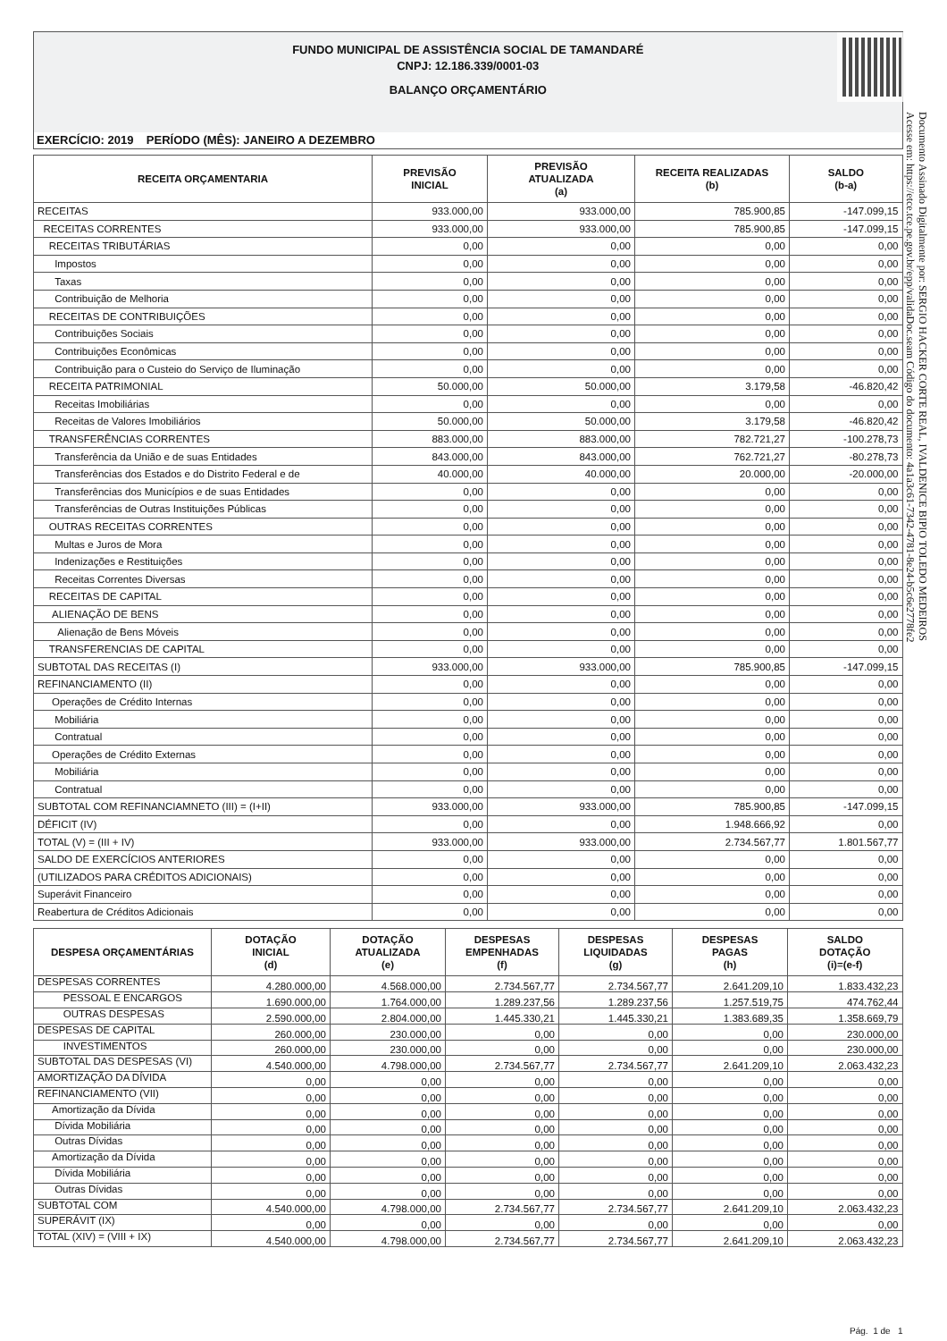FUNDO MUNICIPAL DE ASSISTÊNCIA SOCIAL DE TAMANDARÉ
CNPJ: 12.186.339/0001-03
BALANÇO ORÇAMENTÁRIO
EXERCÍCIO: 2019 PERÍODO (MÊS): JANEIRO A DEZEMBRO
| RECEITA ORÇAMENTARIA | PREVISÃO INICIAL | PREVISÃO ATUALIZADA (a) | RECEITA REALIZADAS (b) | SALDO (b-a) |
| --- | --- | --- | --- | --- |
| RECEITAS | 933.000,00 | 933.000,00 | 785.900,85 | -147.099,15 |
| RECEITAS CORRENTES | 933.000,00 | 933.000,00 | 785.900,85 | -147.099,15 |
| RECEITAS TRIBUTÁRIAS | 0,00 | 0,00 | 0,00 | 0,00 |
| Impostos | 0,00 | 0,00 | 0,00 | 0,00 |
| Taxas | 0,00 | 0,00 | 0,00 | 0,00 |
| Contribuição de Melhoria | 0,00 | 0,00 | 0,00 | 0,00 |
| RECEITAS DE CONTRIBUIÇÕES | 0,00 | 0,00 | 0,00 | 0,00 |
| Contribuições Sociais | 0,00 | 0,00 | 0,00 | 0,00 |
| Contribuições Econômicas | 0,00 | 0,00 | 0,00 | 0,00 |
| Contribuição para o Custeio do Serviço de Iluminação | 0,00 | 0,00 | 0,00 | 0,00 |
| RECEITA PATRIMONIAL | 50.000,00 | 50.000,00 | 3.179,58 | -46.820,42 |
| Receitas Imobiliárias | 0,00 | 0,00 | 0,00 | 0,00 |
| Receitas de Valores Imobiliários | 50.000,00 | 50.000,00 | 3.179,58 | -46.820,42 |
| TRANSFERÊNCIAS CORRENTES | 883.000,00 | 883.000,00 | 782.721,27 | -100.278,73 |
| Transferência da União e de suas Entidades | 843.000,00 | 843.000,00 | 762.721,27 | -80.278,73 |
| Transferências dos Estados e do Distrito Federal e de | 40.000,00 | 40.000,00 | 20.000,00 | -20.000,00 |
| Transferências dos Municípios e de suas Entidades | 0,00 | 0,00 | 0,00 | 0,00 |
| Transferências de Outras Instituições Públicas | 0,00 | 0,00 | 0,00 | 0,00 |
| OUTRAS RECEITAS CORRENTES | 0,00 | 0,00 | 0,00 | 0,00 |
| Multas e Juros de Mora | 0,00 | 0,00 | 0,00 | 0,00 |
| Indenizações e Restituições | 0,00 | 0,00 | 0,00 | 0,00 |
| Receitas Correntes Diversas | 0,00 | 0,00 | 0,00 | 0,00 |
| RECEITAS DE CAPITAL | 0,00 | 0,00 | 0,00 | 0,00 |
| ALIENAÇÃO DE BENS | 0,00 | 0,00 | 0,00 | 0,00 |
| Alienação de Bens Móveis | 0,00 | 0,00 | 0,00 | 0,00 |
| TRANSFERENCIAS DE CAPITAL | 0,00 | 0,00 | 0,00 | 0,00 |
| SUBTOTAL DAS RECEITAS (I) | 933.000,00 | 933.000,00 | 785.900,85 | -147.099,15 |
| REFINANCIAMENTO (II) | 0,00 | 0,00 | 0,00 | 0,00 |
| Operações de Crédito Internas | 0,00 | 0,00 | 0,00 | 0,00 |
| Mobiliária | 0,00 | 0,00 | 0,00 | 0,00 |
| Contratual | 0,00 | 0,00 | 0,00 | 0,00 |
| Operações de Crédito Externas | 0,00 | 0,00 | 0,00 | 0,00 |
| Mobiliária | 0,00 | 0,00 | 0,00 | 0,00 |
| Contratual | 0,00 | 0,00 | 0,00 | 0,00 |
| SUBTOTAL COM REFINANCIAMNETO (III) = (I+II) | 933.000,00 | 933.000,00 | 785.900,85 | -147.099,15 |
| DÉFICIT (IV) | 0,00 | 0,00 | 1.948.666,92 | 0,00 |
| TOTAL (V) = (III + IV) | 933.000,00 | 933.000,00 | 2.734.567,77 | 1.801.567,77 |
| SALDO DE EXERCÍCIOS ANTERIORES | 0,00 | 0,00 | 0,00 | 0,00 |
| (UTILIZADOS PARA CRÉDITOS ADICIONAIS) | 0,00 | 0,00 | 0,00 | 0,00 |
| Superávit Financeiro | 0,00 | 0,00 | 0,00 | 0,00 |
| Reabertura de Créditos Adicionais | 0,00 | 0,00 | 0,00 | 0,00 |
| DESPESA ORÇAMENTÁRIAS | DOTAÇÃO INICIAL (d) | DOTAÇÃO ATUALIZADA (e) | DESPESAS EMPENHADAS (f) | DESPESAS LIQUIDADAS (g) | DESPESAS PAGAS (h) | SALDO DOTAÇÃO (i)=(e-f) |
| --- | --- | --- | --- | --- | --- | --- |
| DESPESAS CORRENTES | 4.280.000,00 | 4.568.000,00 | 2.734.567,77 | 2.734.567,77 | 2.641.209,10 | 1.833.432,23 |
| PESSOAL E ENCARGOS | 1.690.000,00 | 1.764.000,00 | 1.289.237,56 | 1.289.237,56 | 1.257.519,75 | 474.762,44 |
| OUTRAS DESPESAS | 2.590.000,00 | 2.804.000,00 | 1.445.330,21 | 1.445.330,21 | 1.383.689,35 | 1.358.669,79 |
| DESPESAS DE CAPITAL | 260.000,00 | 230.000,00 | 0,00 | 0,00 | 0,00 | 230.000,00 |
| INVESTIMENTOS | 260.000,00 | 230.000,00 | 0,00 | 0,00 | 0,00 | 230.000,00 |
| SUBTOTAL DAS DESPESAS (VI) | 4.540.000,00 | 4.798.000,00 | 2.734.567,77 | 2.734.567,77 | 2.641.209,10 | 2.063.432,23 |
| AMORTIZAÇÃO DA DÍVIDA | 0,00 | 0,00 | 0,00 | 0,00 | 0,00 | 0,00 |
| REFINANCIAMENTO (VII) | 0,00 | 0,00 | 0,00 | 0,00 | 0,00 | 0,00 |
| Amortização da Dívida | 0,00 | 0,00 | 0,00 | 0,00 | 0,00 | 0,00 |
| Dívida Mobiliária | 0,00 | 0,00 | 0,00 | 0,00 | 0,00 | 0,00 |
| Outras Dívidas | 0,00 | 0,00 | 0,00 | 0,00 | 0,00 | 0,00 |
| Amortização da Dívida | 0,00 | 0,00 | 0,00 | 0,00 | 0,00 | 0,00 |
| Dívida Mobiliária | 0,00 | 0,00 | 0,00 | 0,00 | 0,00 | 0,00 |
| Outras Dívidas | 0,00 | 0,00 | 0,00 | 0,00 | 0,00 | 0,00 |
| SUBTOTAL COM | 4.540.000,00 | 4.798.000,00 | 2.734.567,77 | 2.734.567,77 | 2.641.209,10 | 2.063.432,23 |
| SUPERÁVIT (IX) | 0,00 | 0,00 | 0,00 | 0,00 | 0,00 | 0,00 |
| TOTAL (XIV) = (VIII + IX) | 4.540.000,00 | 4.798.000,00 | 2.734.567,77 | 2.734.567,77 | 2.641.209,10 | 2.063.432,23 |
Pág. 1 de 1
Documento Assinado Digitalmente por: SERGIO HACKER CORTE REAL, IVALDENICE BIPIO TOLEDO MEDEIROS
Acesse em: https://etce.tce.pe.gov.br/epp/validaDoc.seam Código do documento: 4a1a3c61-7342-4781-8e24-b5c6e2778fe2